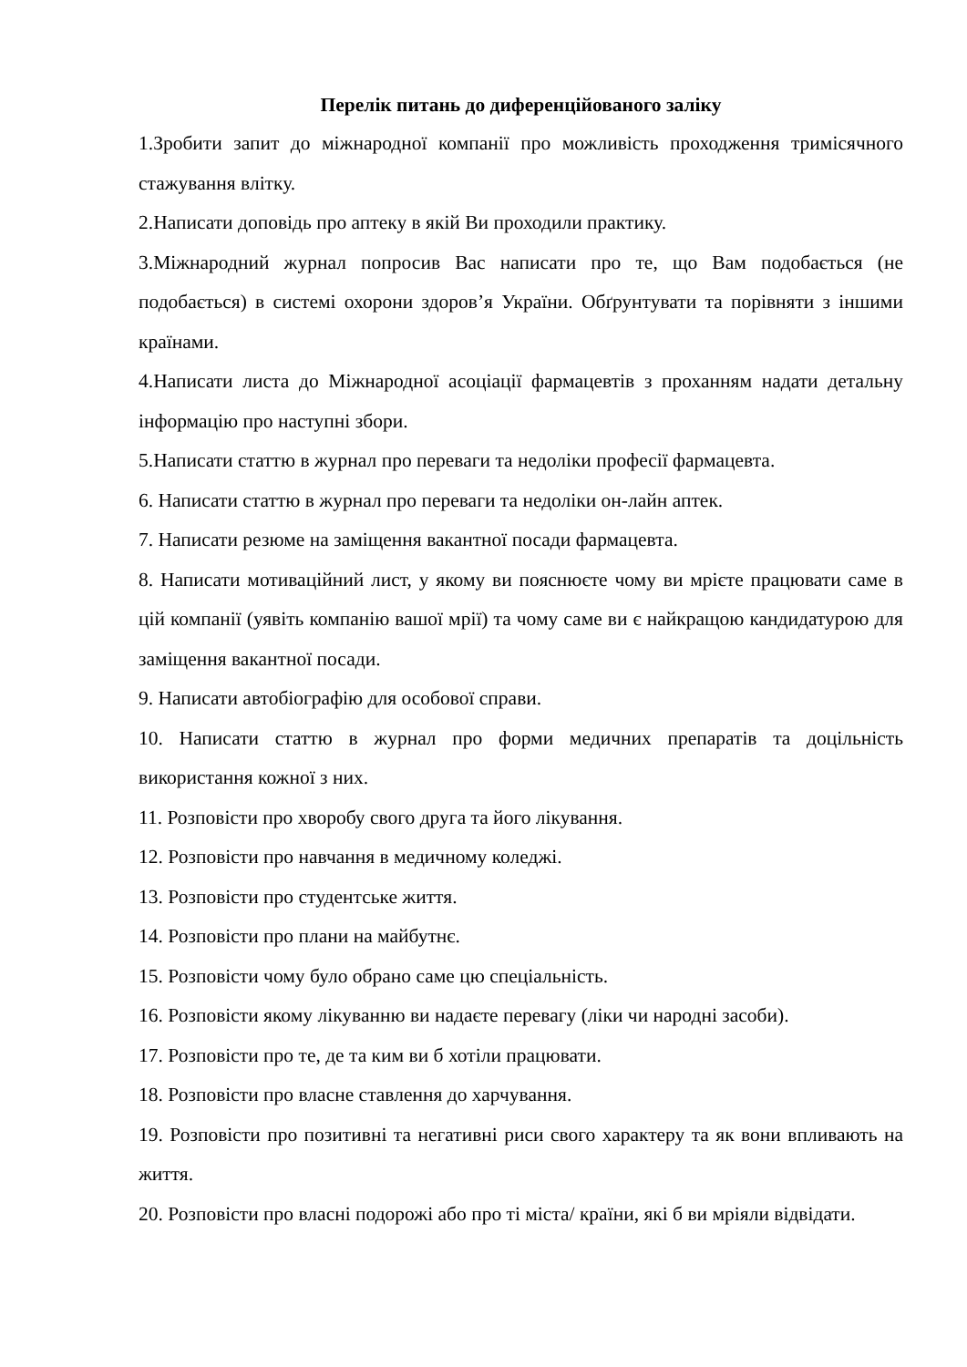Перелік питань до диференційованого заліку
1.Зробити запит до міжнародної компанії про можливість проходження тримісячного стажування влітку.
2.Написати доповідь про аптеку в якій Ви проходили практику.
3.Міжнародний журнал попросив Вас написати про те, що Вам подобається (не подобається) в системі охорони здоров’я України. Обґрунтувати та порівняти з іншими країнами.
4.Написати листа до Міжнародної асоціації фармацевтів з проханням надати детальну інформацію про наступні збори.
5.Написати статтю в журнал про переваги та недоліки професії фармацевта.
6. Написати статтю в журнал про переваги та недоліки он-лайн аптек.
7. Написати резюме на заміщення вакантної посади фармацевта.
8. Написати мотиваційний лист, у якому ви пояснюєте чому ви мрієте працювати саме в цій компанії (уявіть компанію вашої мрії) та чому саме ви є найкращою кандидатурою для заміщення вакантної посади.
9. Написати автобіографію для особової справи.
10. Написати статтю в журнал про форми медичних препаратів та доцільність використання кожної з них.
11. Розповісти про хворобу свого друга та його лікування.
12. Розповісти про навчання в медичному коледжі.
13. Розповісти про студентське життя.
14. Розповісти про плани на майбутнє.
15. Розповісти чому було обрано саме цю спеціальність.
16. Розповісти якому лікуванню ви надаєте перевагу (ліки чи народні засоби).
17. Розповісти про те, де та ким ви б хотіли працювати.
18. Розповісти про власне ставлення до харчування.
19. Розповісти про позитивні та негативні риси свого характеру та як вони впливають на життя.
20. Розповісти про власні подорожі або про ті міста/ країни, які б ви мріяли відвідати.